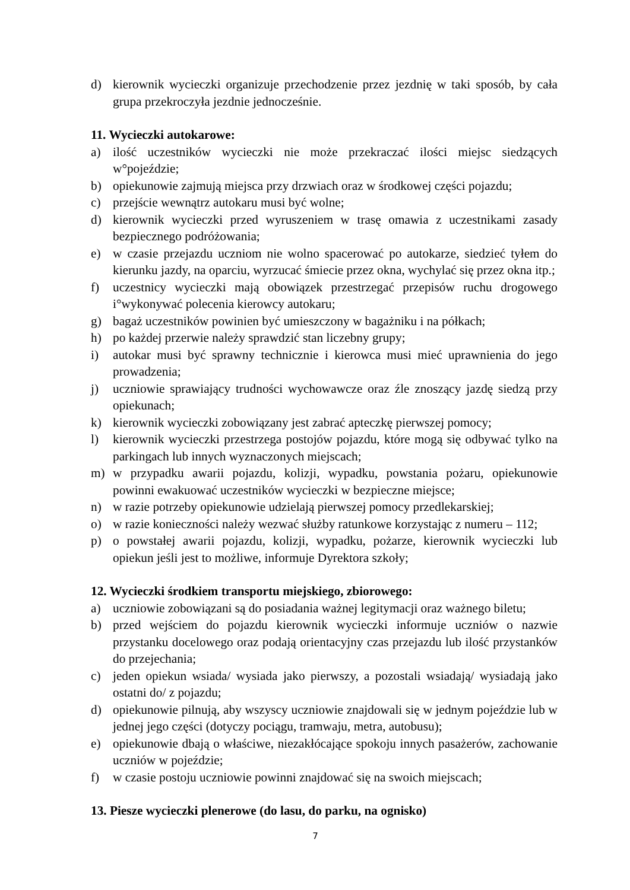d) kierownik wycieczki organizuje przechodzenie przez jezdnię w taki sposób, by cała grupa przekroczyła jezdnie jednocześnie.
11. Wycieczki autokarowe:
a) ilość uczestników wycieczki nie może przekraczać ilości miejsc siedzących w°pojeździe;
b) opiekunowie zajmują miejsca przy drzwiach oraz w środkowej części pojazdu;
c) przejście wewnątrz autokaru musi być wolne;
d) kierownik wycieczki przed wyruszeniem w trasę omawia z uczestnikami zasady bezpiecznego podróżowania;
e) w czasie przejazdu uczniom nie wolno spacerować po autokarze, siedzieć tyłem do kierunku jazdy, na oparciu, wyrzucać śmiecie przez okna, wychylać się przez okna itp.;
f) uczestnicy wycieczki mają obowiązek przestrzegać przepisów ruchu drogowego i°wykonywać polecenia kierowcy autokaru;
g) bagaż uczestników powinien być umieszczony w bagażniku i na półkach;
h) po każdej przerwie należy sprawdzić stan liczebny grupy;
i) autokar musi być sprawny technicznie i kierowca musi mieć uprawnienia do jego prowadzenia;
j) uczniowie sprawiający trudności wychowawcze oraz źle znoszący jazdę siedzą przy opiekunach;
k) kierownik wycieczki zobowiązany jest zabrać apteczkę pierwszej pomocy;
l) kierownik wycieczki przestrzega postojów pojazdu, które mogą się odbywać tylko na parkingach lub innych wyznaczonych miejscach;
m) w przypadku awarii pojazdu, kolizji, wypadku, powstania pożaru, opiekunowie powinni ewakuować uczestników wycieczki w bezpieczne miejsce;
n) w razie potrzeby opiekunowie udzielają pierwszej pomocy przedlekarskiej;
o) w razie konieczności należy wezwać służby ratunkowe korzystając z numeru – 112;
p) o powstałej awarii pojazdu, kolizji, wypadku, pożarze, kierownik wycieczki lub opiekun jeśli jest to możliwe, informuje Dyrektora szkoły;
12. Wycieczki środkiem transportu miejskiego, zbiorowego:
a) uczniowie zobowiązani są do posiadania ważnej legitymacji oraz ważnego biletu;
b) przed wejściem do pojazdu kierownik wycieczki informuje uczniów o nazwie przystanku docelowego oraz podają orientacyjny czas przejazdu lub ilość przystanków do przejechania;
c) jeden opiekun wsiada/ wysiada jako pierwszy, a pozostali wsiadają/ wysiadają jako ostatni do/ z pojazdu;
d) opiekunowie pilnują, aby wszyscy uczniowie znajdowali się w jednym pojeździe lub w jednej jego części (dotyczy pociągu, tramwaju, metra, autobusu);
e) opiekunowie dbają o właściwe, niezakłócające spokoju innych pasażerów, zachowanie uczniów w pojeździe;
f) w czasie postoju uczniowie powinni znajdować się na swoich miejscach;
13. Piesze wycieczki plenerowe (do lasu, do parku, na ognisko)
7